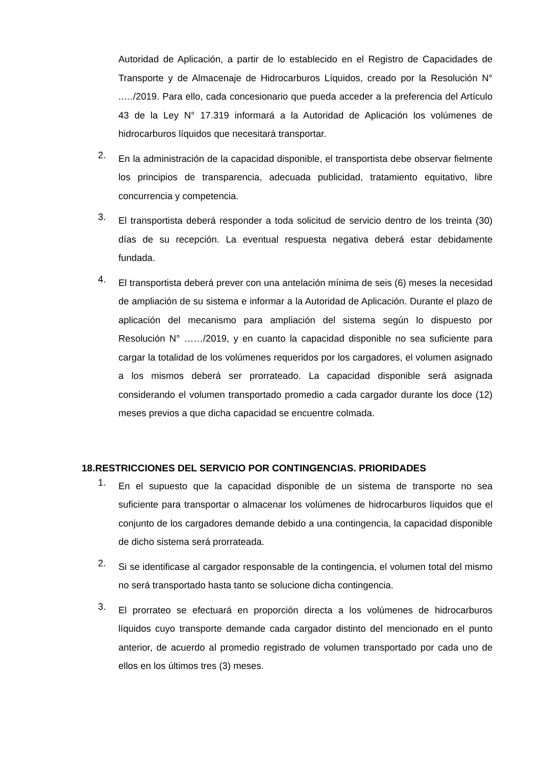Autoridad de Aplicación, a partir de lo establecido en el Registro de Capacidades de Transporte y de Almacenaje de Hidrocarburos Líquidos, creado por la Resolución N° ..…/2019. Para ello, cada concesionario que pueda acceder a la preferencia del Artículo 43 de la Ley N° 17.319 informará a la Autoridad de Aplicación los volúmenes de hidrocarburos líquidos que necesitará transportar.
2.
En la administración de la capacidad disponible, el transportista debe observar fielmente los principios de transparencia, adecuada publicidad, tratamiento equitativo, libre concurrencia y competencia.
3.
El transportista deberá responder a toda solicitud de servicio dentro de los treinta (30) días de su recepción. La eventual respuesta negativa deberá estar debidamente fundada.
4.
El transportista deberá prever con una antelación mínima de seis (6) meses la necesidad de ampliación de su sistema e informar a la Autoridad de Aplicación. Durante el plazo de aplicación del mecanismo para ampliación del sistema según lo dispuesto por Resolución N° ……/2019, y en cuanto la capacidad disponible no sea suficiente para cargar la totalidad de los volúmenes requeridos por los cargadores, el volumen asignado a los mismos deberá ser prorrateado. La capacidad disponible será asignada considerando el volumen transportado promedio a cada cargador durante los doce (12) meses previos a que dicha capacidad se encuentre colmada.
18.RESTRICCIONES DEL SERVICIO POR CONTINGENCIAS. PRIORIDADES
1.
En el supuesto que la capacidad disponible de un sistema de transporte no sea suficiente para transportar o almacenar los volúmenes de hidrocarburos líquidos que el conjunto de los cargadores demande debido a una contingencia, la capacidad disponible de dicho sistema será prorrateada.
2.
Si se identificase al cargador responsable de la contingencia, el volumen total del mismo no será transportado hasta tanto se solucione dicha contingencia.
3.
El prorrateo se efectuará en proporción directa a los volúmenes de hidrocarburos líquidos cuyo transporte demande cada cargador distinto del mencionado en el punto anterior, de acuerdo al promedio registrado de volumen transportado por cada uno de ellos en los últimos tres (3) meses.